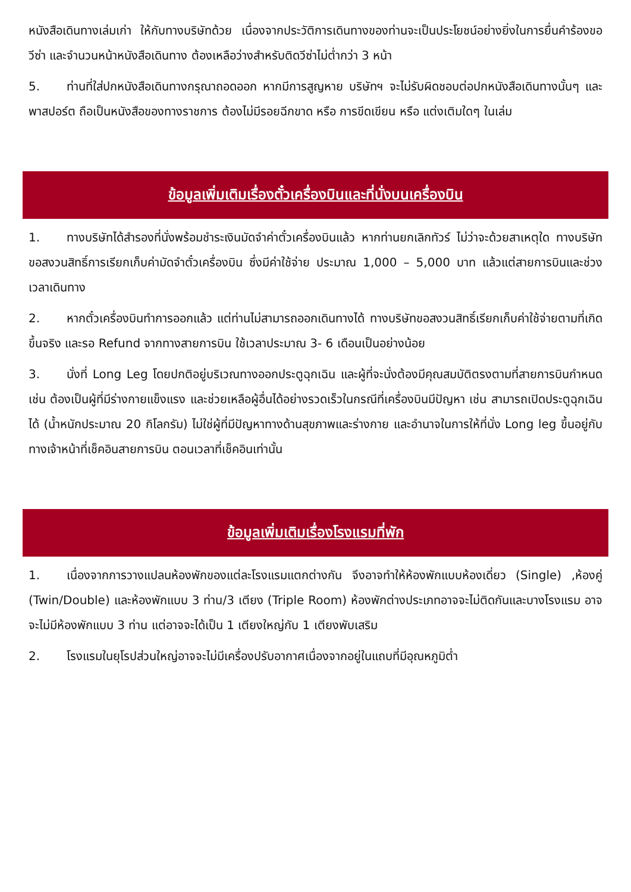หนังสือเดินทางเล่มเก่า ให้กับทางบริษัทด้วย เนื่องจากประวัติการเดินทางของท่านจะเป็นประโยชน์อย่างยิ่งในการยื่นคำร้องขอวีซ่า และจำนวนหน้าหนังสือเดินทาง ต้องเหลือว่างสำหรับติดวีซ่าไม่ต่ำกว่า 3 หน้า
5. ท่านที่ใส่ปกหนังสือเดินทางกรุณาถอดออก หากมีการสูญหาย บริษัทฯ จะไม่รับผิดชอบต่อปกหนังสือเดินทางนั้นๆ และพาสปอร์ต ถือเป็นหนังสือของทางราชการ ต้องไม่มีรอยฉีกขาด หรือ การขีดเขียน หรือ แต่งเติมใดๆ ในเล่ม
ข้อมูลเพิ่มเติมเรื่องตั๋วเครื่องบินและที่นั่งบนเครื่องบิน
1. ทางบริษัทได้สำรองที่นั่งพร้อมชำระเงินมัดจำค่าตั๋วเครื่องบินแล้ว หากท่านยกเลิกทัวร์ ไม่ว่าจะด้วยสาเหตุใด ทางบริษัทขอสงวนสิทธิ์การเรียกเก็บค่ามัดจำตั๋วเครื่องบิน ซึ่งมีค่าใช้จ่าย ประมาณ 1,000 – 5,000 บาท แล้วแต่สายการบินและช่วงเวลาเดินทาง
2. หากตั๋วเครื่องบินทำการออกแล้ว แต่ท่านไม่สามารถออกเดินทางได้ ทางบริษัทขอสงวนสิทธิ์เรียกเก็บค่าใช้จ่ายตามที่เกิดขึ้นจริง และรอ Refund จากทางสายการบิน ใช้เวลาประมาณ 3- 6 เดือนเป็นอย่างน้อย
3. นั่งที่ Long Leg โดยปกติอยู่บริเวณทางออกประตูฉุกเฉิน และผู้ที่จะนั่งต้องมีคุณสมบัติตรงตามที่สายการบินกำหนด เช่น ต้องเป็นผู้ที่มีร่างกายแข็งแรง และช่วยเหลือผู้อื่นได้อย่างรวดเร็วในกรณีที่เครื่องบินมีปัญหา เช่น สามารถเปิดประตูฉุกเฉินได้ (น้ำหนักประมาณ 20 กิโลกรัม) ไม่ใช่ผู้ที่มีปัญหาทางด้านสุขภาพและร่างกาย และอำนาจในการให้ที่นั่ง Long leg ขึ้นอยู่กับทางเจ้าหน้าที่เช็คอินสายการบิน ตอนเวลาที่เช็คอินเท่านั้น
ข้อมูลเพิ่มเติมเรื่องโรงแรมที่พัก
1. เนื่องจากการวางแปลนห้องพักของแต่ละโรงแรมแตกต่างกัน จึงอาจทำให้ห้องพักแบบห้องเดี่ยว (Single) ,ห้องคู่ (Twin/Double) และห้องพักแบบ 3 ท่าน/3 เตียง (Triple Room) ห้องพักต่างประเภทอาจจะไม่ติดกันและบางโรงแรม อาจจะไม่มีห้องพักแบบ 3 ท่าน แต่อาจจะได้เป็น 1 เตียงใหญ่กับ 1 เตียงพับเสริม
2. โรงแรมในยุโรปส่วนใหญ่อาจจะไม่มีเครื่องปรับอากาศเนื่องจากอยู่ในแถบที่มีอุณหภูมิต่ำ